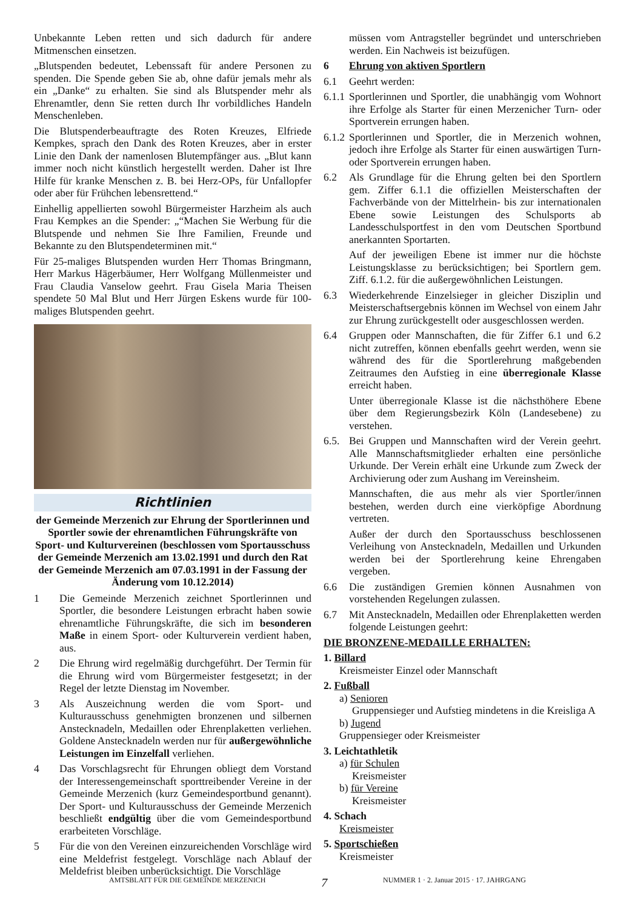Unbekannte Leben retten und sich dadurch für andere Mitmenschen einsetzen.
„Blutspenden bedeutet, Lebenssaft für andere Personen zu spenden. Die Spende geben Sie ab, ohne dafür jemals mehr als ein „Danke“ zu erhalten. Sie sind als Blutspender mehr als Ehrenamtler, denn Sie retten durch Ihr vorbildliches Handeln Menschenleben.
Die Blutspenderbeauftragte des Roten Kreuzes, Elfriede Kempkes, sprach den Dank des Roten Kreuzes, aber in erster Linie den Dank der namenlosen Blutempfänger aus. „Blut kann immer noch nicht künstlich hergestellt werden. Daher ist Ihre Hilfe für kranke Menschen z. B. bei Herz-OPs, für Unfallopfer oder aber für Frühchen lebensrettend.“
Einhellig appellierten sowohl Bürgermeister Harzheim als auch Frau Kempkes an die Spender: „“Machen Sie Werbung für die Blutspende und nehmen Sie Ihre Familien, Freunde und Bekannte zu den Blutspendeterminen mit.“
Für 25-maliges Blutspenden wurden Herr Thomas Bringmann, Herr Markus Hägerbäumer, Herr Wolfgang Müllenmeister und Frau Claudia Vanselow geehrt. Frau Gisela Maria Theisen spendete 50 Mal Blut und Herr Jürgen Eskens wurde für 100-maliges Blutspenden geehrt.
Richtlinien
der Gemeinde Merzenich zur Ehrung der Sportlerinnen und Sportler sowie der ehrenamtlichen Führungskräfte von Sport- und Kulturvereinen (beschlossen vom Sportausschuss der Gemeinde Merzenich am 13.02.1991 und durch den Rat der Gemeinde Merzenich am 07.03.1991 in der Fassung der Änderung vom 10.12.2014)
1 Die Gemeinde Merzenich zeichnet Sportlerinnen und Sportler, die besondere Leistungen erbracht haben sowie ehrenamtliche Führungskräfte, die sich im besonderen Maße in einem Sport- oder Kulturverein verdient haben, aus.
2 Die Ehrung wird regelmäßig durchgeführt. Der Termin für die Ehrung wird vom Bürgermeister festgesetzt; in der Regel der letzte Dienstag im November.
3 Als Auszeichnung werden die vom Sport- und Kulturausschuss genehmigten bronzenen und silbernen Anstecknadeln, Medaillen oder Ehrenplaketten verliehen. Goldene Anstecknadeln werden nur für außergewöhnliche Leistungen im Einzelfall verliehen.
4 Das Vorschlagsrecht für Ehrungen obliegt dem Vorstand der Interessengemeinschaft sporttreibender Vereine in der Gemeinde Merzenich (kurz Gemeindesportbund genannt). Der Sport- und Kulturausschuss der Gemeinde Merzenich beschließt endgültig über die vom Gemeindesportbund erarbeiteten Vorschläge.
5 Für die von den Vereinen einzureichenden Vorschläge wird eine Meldefrist festgelegt. Vorschläge nach Ablauf der Meldefrist bleiben unberücksichtigt. Die Vorschläge
müssen vom Antragsteller begründet und unterschrieben werden. Ein Nachweis ist beizufügen.
6 Ehrung von aktiven Sportlern
6.1 Geehrt werden:
6.1.1 Sportlerinnen und Sportler, die unabhängig vom Wohnort ihre Erfolge als Starter für einen Merzenicher Turn- oder Sportverein errungen haben.
6.1.2 Sportlerinnen und Sportler, die in Merzenich wohnen, jedoch ihre Erfolge als Starter für einen auswärtigen Turn- oder Sportverein errungen haben.
6.2 Als Grundlage für die Ehrung gelten bei den Sportlern gem. Ziffer 6.1.1 die offiziellen Meisterschaften der Fachverbände von der Mittelrhein- bis zur internationalen Ebene sowie Leistungen des Schulsports ab Landesschulsportfest in den vom Deutschen Sportbund anerkannten Sportarten.
Auf der jeweiligen Ebene ist immer nur die höchste Leistungsklasse zu berücksichtigen; bei Sportlern gem. Ziff. 6.1.2. für die außergewöhnlichen Leistungen.
6.3 Wiederkehrende Einzelsieger in gleicher Disziplin und Meisterschaftsergebnis können im Wechsel von einem Jahr zur Ehrung zurückgestellt oder ausgeschlossen werden.
6.4 Gruppen oder Mannschaften, die für Ziffer 6.1 und 6.2 nicht zutreffen, können ebenfalls geehrt werden, wenn sie während des für die Sportlerehrung maßgebenden Zeitraumes den Aufstieg in eine überregionale Klasse erreicht haben.
Unter überregionale Klasse ist die nächsthöhere Ebene über dem Regierungsbezirk Köln (Landesebene) zu verstehen.
6.5. Bei Gruppen und Mannschaften wird der Verein geehrt. Alle Mannschaftsmitglieder erhalten eine persönliche Urkunde. Der Verein erhält eine Urkunde zum Zweck der Archivierung oder zum Aushang im Vereinsheim.
Mannschaften, die aus mehr als vier Sportler/innen bestehen, werden durch eine vierköpfige Abordnung vertreten.
Außer der durch den Sportausschuss beschlossenen Verleihung von Anstecknadeln, Medaillen und Urkunden werden bei der Sportlerehrung keine Ehrengaben vergeben.
6.6 Die zuständigen Gremien können Ausnahmen von vorstehenden Regelungen zulassen.
6.7 Mit Anstecknadeln, Medaillen oder Ehrenplaketten werden folgende Leistungen geehrt:
DIE BRONZENE-MEDAILLE ERHALTEN:
1. Billard
Kreismeister Einzel oder Mannschaft
2. Fußball
a) Senioren
Gruppensieger und Aufstieg mindetens in die Kreisliga A
b) Jugend
Gruppensieger oder Kreismeister
3. Leichtathletik
a) für Schulen
Kreismeister
b) für Vereine
Kreismeister
4. Schach
Kreismeister
5. Sportschießen
Kreismeister
AMTSBLATT FÜR DIE GEMEINDE MERZENICH 7 NUMMER 1 · 2. Januar 2015 · 17. JAHRGANG